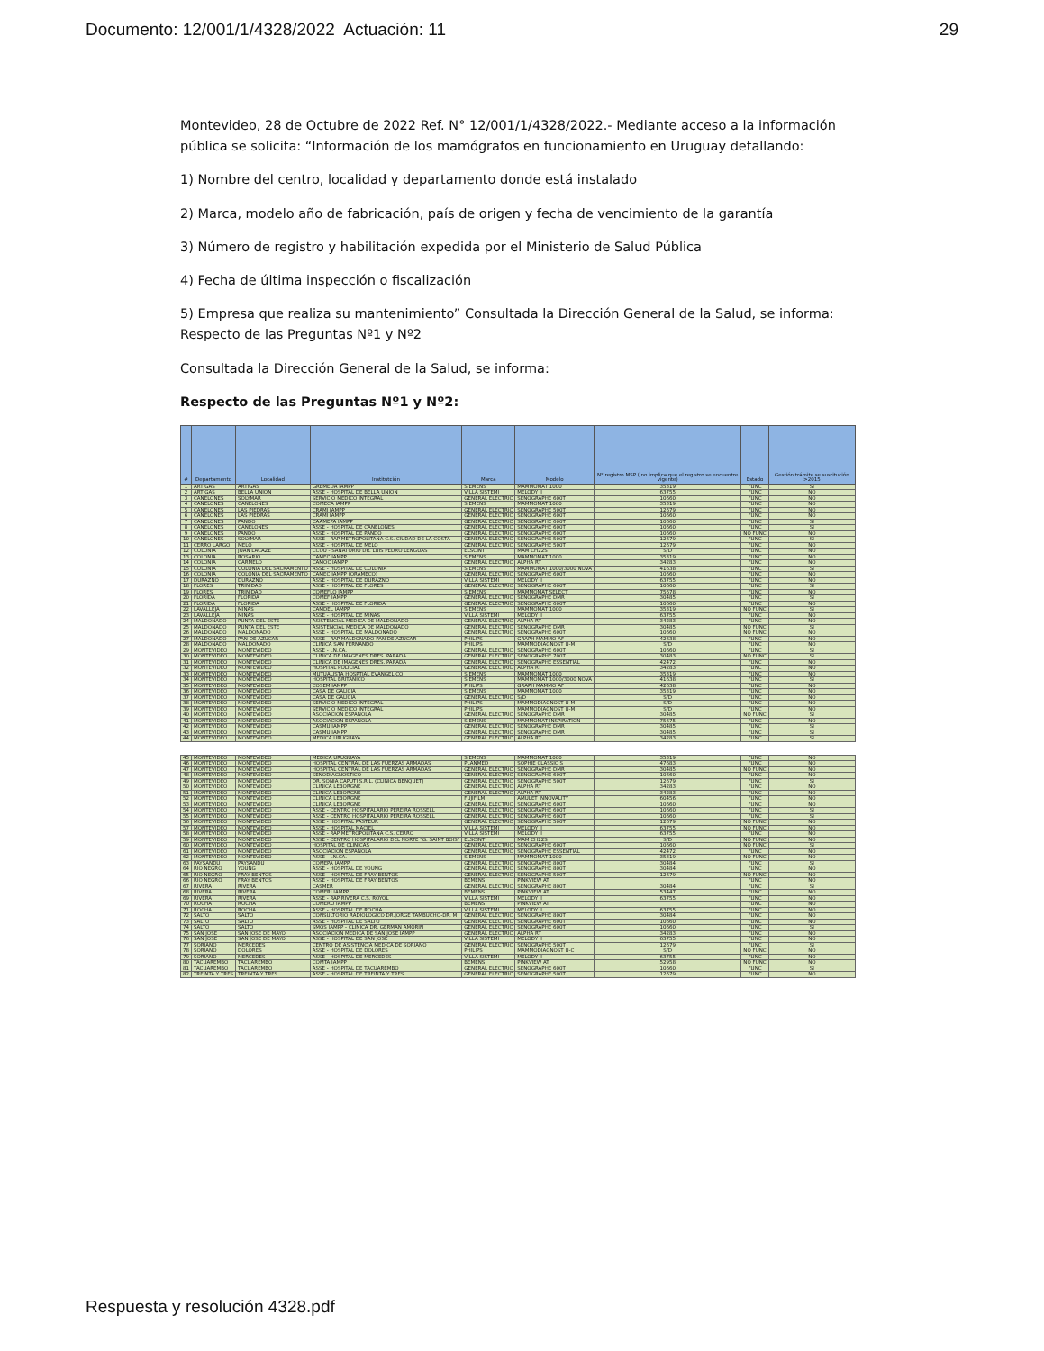Documento: 12/001/1/4328/2022 Actuación: 11 29
Montevideo, 28 de Octubre de 2022 Ref. N° 12/001/1/4328/2022.- Mediante acceso a la información pública se solicita: “Información de los mamógrafos en funcionamiento en Uruguay detallando:
1) Nombre del centro, localidad y departamento donde está instalado
2) Marca, modelo año de fabricación, país de origen y fecha de vencimiento de la garantía
3) Número de registro y habilitación expedida por el Ministerio de Salud Pública
4) Fecha de última inspección o fiscalización
5) Empresa que realiza su mantenimiento” Consultada la Dirección General de la Salud, se informa: Respecto de las Preguntas Nº1 y Nº2
Consultada la Dirección General de la Salud, se informa:
Respecto de las Preguntas Nº1 y Nº2:
| # | Departamento | Localidad | Institutción | Marca | Modelo | N° registro MSP ( no implica que el registro se encuentre vigente) | Estado | Gestión trámite se sustitución >2015 |
| --- | --- | --- | --- | --- | --- | --- | --- | --- |
| 1 | ARTIGAS | ARTIGAS | GREMEDA IAMPP | SIEMENS | MAMMOMAT 1000 | 35319 | FUNC | SI |
| 2 | ARTIGAS | BELLA UNION | ASSE - HOSPITAL DE BELLA UNION | VILLA SISTEMI | MELODY II | 63755 | FUNC | NO |
| 3 | CANELONES | SOLYMAR | SERVICIO MEDICO INTEGRAL | GENERAL ELECTRIC | SENOGRAPHE 600T | 10660 | FUNC | NO |
| 4 | CANELONES | CANELONES | COMECA IAMPP | SIEMENS | MAMMOMAT 1000 | 35319 | FUNC | NO |
| 5 | CANELONES | LAS PIEDRAS | CRAMI IAMPP | GENERAL ELECTRIC | SENOGRAPHE 500T | 12679 | FUNC | NO |
| 6 | CANELONES | LAS PIEDRAS | CRAMI IAMPP | GENERAL ELECTRIC | SENOGRAPHE 600T | 10660 | FUNC | NO |
| 7 | CANELONES | PANDO | CAAMEPA IAMPP | GENERAL ELECTRIC | SENOGRAPHE 600T | 10660 | FUNC | SI |
| 8 | CANELONES | CANELONES | ASSE - HOSPITAL DE CANELONES | GENERAL ELECTRIC | SENOGRAPHE 600T | 10660 | FUNC | SI |
| 9 | CANELONES | PANDO | ASSE - HOSPITAL DE PANDO | GENERAL ELECTRIC | SENOGRAPHE 600T | 10660 | NO FUNC | NO |
| 10 | CANELONES | SOLYMAR | ASSE - RAP METROPOLITANA C.S. CIUDAD DE LA COSTA | GENERAL ELECTRIC | SENOGRAPHE 500T | 12679 | FUNC | SI |
| 11 | CERRO LARGO | MELO | ASSE - HOSPITAL DE MELO | GENERAL ELECTRIC | SENOGRAPHE 500T | 12679 | FUNC | NO |
| 12 | COLONIA | JUAN LACAZE | CCOU - SANATORIO DR. LUIS PEDRO LENGUAS | ELSCINT | MAM CH22S | S/D | FUNC | NO |
| 13 | COLONIA | ROSARIO | CAMEC IAMPP | SIEMENS | MAMMOMAT 1000 | 35319 | FUNC | NO |
| 14 | COLONIA | CARMELO | CAMOC IAMPP | GENERAL ELECTRIC | ALPHA RT | 34283 | FUNC | NO |
| 15 | COLONIA | COLONIA DEL SACRAMENTO | ASSE - HOSPITAL DE COLONIA | SIEMENS | MAMMOMAT 1000/3000 NOVA | 41638 | FUNC | SI |
| 16 | COLONIA | COLONIA DEL SACRAMENTO | CAMEC IAMPP (ORAMECO) | GENERAL ELECTRIC | SENOGRAPHE 600T | 10660 | FUNC | NO |
| 17 | DURAZNO | DURAZNO | ASSE - HOSPITAL DE DURAZNO | VILLA SISTEMI | MELODY II | 63755 | FUNC | NO |
| 18 | FLORES | TRINIDAD | ASSE - HOSPITAL DE FLORES | GENERAL ELECTRIC | SENOGRAPHE 600T | 10660 | FUNC | SI |
| 19 | FLORES | TRINIDAD | COMEFLO IAMPP | SIEMENS | MAMMOMAT SELECT | 75678 | FUNC | NO |
| 20 | FLORIDA | FLORIDA | COMEF IAMPP | GENERAL ELECTRIC | SENOGRAPHE DMR | 30485 | FUNC | SI |
| 21 | FLORIDA | FLORIDA | ASSE - HOSPITAL DE FLORIDA | GENERAL ELECTRIC | SENOGRAPHE 600T | 10660 | FUNC | NO |
| 22 | LAVALLEJA | MINAS | CAMDEL IAMPP | SIEMENS | MAMMOMAT 1000 | 35319 | NO FUNC | SI |
| 23 | LAVALLEJA | MINAS | ASSE - HOSPITAL DE MINAS | VILLA SISTEMI | MELODY II | 63755 | FUNC | NO |
| 24 | MALDONADO | PUNTA DEL ESTE | ASISTENCIAL MEDICA DE MALDONADO | GENERAL ELECTRIC | ALPHA RT | 34283 | FUNC | NO |
| 25 | MALDONADO | PUNTA DEL ESTE | ASISTENCIAL MEDICA DE MALDONADO | GENERAL ELECTRIC | SENOGRAPHE DMR | 30485 | NO FUNC | SI |
| 26 | MALDONADO | MALDONADO | ASSE - HOSPITAL DE MALDONADO | GENERAL ELECTRIC | SENOGRAPHE 600T | 10660 | NO FUNC | NO |
| 27 | MALDONADO | PAN DE AZUCAR | ASSE - RAP MALDONADO PAN DE AZUCAR | PHILIPS | GRAPH MAMMO AF | 42638 | FUNC | NO |
| 28 | MALDONADO | MALDONADO | CLINICA SAN FERNANDO | PHILIPS | MAMMODIAGNOST U-M | S/D | FUNC | NO |
| 29 | MONTEVIDEO | MONTEVIDEO | ASSE - I.N.CA. | GENERAL ELECTRIC | SENOGRAPHE 600T | 10660 | FUNC | SI |
| 30 | MONTEVIDEO | MONTEVIDEO | CLINICA DE IMAGENES DRES. PARADA | GENERAL ELECTRIC | SENOGRAPHE 700T | 30483 | NO FUNC | SI |
| 31 | MONTEVIDEO | MONTEVIDEO | CLINICA DE IMAGENES DRES. PARADA | GENERAL ELECTRIC | SENOGRAPHE ESSENTIAL | 42472 | FUNC | NO |
| 32 | MONTEVIDEO | MONTEVIDEO | HOSPITAL POLICIAL | GENERAL ELECTRIC | ALPHA RT | 34283 | FUNC | NO |
| 33 | MONTEVIDEO | MONTEVIDEO | MUTUALISTA HOSPTIAL EVANGELICO | SIEMENS | MAMMOMAT 1000 | 35319 | FUNC | NO |
| 34 | MONTEVIDEO | MONTEVIDEO | HOSPITAL BRITANICO | SIEMENS | MAMMOMAT 1000/3000 NOVA | 41638 | FUNC | SI |
| 35 | MONTEVIDEO | MONTEVIDEO | COSEM IAMPP | PHILIPS | GRAPH MAMMO AF | 42638 | FUNC | NO |
| 36 | MONTEVIDEO | MONTEVIDEO | CASA DE GALICIA | SIEMENS | MAMMOMAT 1000 | 35319 | FUNC | NO |
| 37 | MONTEVIDEO | MONTEVIDEO | CASA DE GALICIA | GENERAL ELECTRIC | S/D | S/D | FUNC | NO |
| 38 | MONTEVIDEO | MONTEVIDEO | SERVICIO MEDICO INTEGRAL | PHILIPS | MAMMODIAGNOST U-M | S/D | FUNC | NO |
| 39 | MONTEVIDEO | MONTEVIDEO | SERVICIO MEDICO INTEGRAL | PHILIPS | MAMMODIAGNOST U-M | S/D | FUNC | NO |
| 40 | MONTEVIDEO | MONTEVIDEO | ASOCIACION ESPAÑOLA | GENERAL ELECTRIC | SENOGRAPHE DMR | 30485 | NO FUNC | SI |
| 41 | MONTEVIDEO | MONTEVIDEO | ASOCIACION ESPAÑOLA | SIEMENS | MAMMOMAT INSPIRATION | 75675 | FUNC | NO |
| 42 | MONTEVIDEO | MONTEVIDEO | CASMU IAMPP | GENERAL ELECTRIC | SENOGRAPHE DMR | 30485 | FUNC | SI |
| 43 | MONTEVIDEO | MONTEVIDEO | CASMU IAMPP | GENERAL ELECTRIC | SENOGRAPHE DMR | 30485 | FUNC | SI |
| 44 | MONTEVIDEO | MONTEVIDEO | MEDICA URUGUAYA | GENERAL ELECTRIC | ALPHA RT | 34283 | FUNC | SI |
| 45 | MONTEVIDEO | MONTEVIDEO | MEDICA URUGUAYA | SIEMENS | MAMMOMAT 1000 | 35319 | FUNC | NO |
| 46 | MONTEVIDEO | MONTEVIDEO | HOSPITAL CENTRAL DE LAS FUERZAS ARMADAS | PLANMED | SOPHIE CLASSIC S | 47683 | FUNC | NO |
| 47 | MONTEVIDEO | MONTEVIDEO | HOSPITAL CENTRAL DE LAS FUERZAS ARMADAS | GENERAL ELECTRIC | SENOGRAPHE DMR | 30485 | NO FUNC | NO |
| 48 | MONTEVIDEO | MONTEVIDEO | SENODIAGNOSTICO | GENERAL ELECTRIC | SENOGRAPHE 600T | 10660 | FUNC | NO |
| 49 | MONTEVIDEO | MONTEVIDEO | DR. SONIA CAPUTI S.R.L. (CLINICA BENQUET) | GENERAL ELECTRIC | SENOGRAPHE 500T | 12679 | FUNC | SI |
| 50 | MONTEVIDEO | MONTEVIDEO | CLINICA LEBORGNE | GENERAL ELECTRIC | ALPHA RT | 34283 | FUNC | NO |
| 51 | MONTEVIDEO | MONTEVIDEO | CLINICA LEBORGNE | GENERAL ELECTRIC | ALPHA RT | 34283 | FUNC | NO |
| 52 | MONTEVIDEO | MONTEVIDEO | CLINICA LEBORGNE | FUJIFILM | AMULET INNOVALITY | 60456 | FUNC | NO |
| 53 | MONTEVIDEO | MONTEVIDEO | CLINICA LEBORGNE | GENERAL ELECTRIC | SENOGRAPHE 600T | 10660 | FUNC | NO |
| 54 | MONTEVIDEO | MONTEVIDEO | ASSE - CENTRO HOSPITALARIO PEREIRA ROSSELL | GENERAL ELECTRIC | SENOGRAPHE 600T | 10660 | FUNC | SI |
| 55 | MONTEVIDEO | MONTEVIDEO | ASSE - CENTRO HOSPITALARIO PEREIRA ROSSELL | GENERAL ELECTRIC | SENOGRAPHE 600T | 10660 | FUNC | SI |
| 56 | MONTEVIDEO | MONTEVIDEO | ASSE - HOSPITAL PASTEUR | GENERAL ELECTRIC | SENOGRAPHE 500T | 12679 | NO FUNC | NO |
| 57 | MONTEVIDEO | MONTEVIDEO | ASSE - HOSPITAL MACIEL | VILLA SISTEMI | MELODY II | 63755 | NO FUNC | NO |
| 58 | MONTEVIDEO | MONTEVIDEO | ASSE - RAP METROPOLITANA C.S. CERRO | VILLA SISTEMI | MELODY II | 63755 | FUNC | NO |
| 59 | MONTEVIDEO | MONTEVIDEO | ASSE - CENTRO HOSPITALARIO DEL NORTE "G. SAINT BOIS" | ELSCINT | MAM CH22S | S/D | NO FUNC | NO |
| 60 | MONTEVIDEO | MONTEVIDEO | HOSPITAL DE CLINICAS | GENERAL ELECTRIC | SENOGRAPHE 600T | 10660 | NO FUNC | SI |
| 61 | MONTEVIDEO | MONTEVIDEO | ASOCIACION ESPAÑOLA | GENERAL ELECTRIC | SENOGRAPHE ESSENTIAL | 42472 | FUNC | NO |
| 62 | MONTEVIDEO | MONTEVIDEO | ASSE - I.N.CA. | SIEMENS | MAMMOMAT 1000 | 35319 | NO FUNC | NO |
| 63 | PAYSANDU | PAYSANDU | COMEPA IAMPP | GENERAL ELECTRIC | SENOGRAPHE 800T | 30484 | FUNC | SI |
| 64 | RIO NEGRO | YOUNG | ASSE - HOSPITAL DE YOUNG | GENERAL ELECTRIC | SENOGRAPHE 800T | 30484 | FUNC | NO |
| 65 | RIO NEGRO | FRAY BENTOS | ASSE - HOSPITAL DE FRAY BENTOS | GENERAL ELECTRIC | SENOGRAPHE 500T | 12679 | NO FUNC | NO |
| 66 | RIO NEGRO | FRAY BENTOS | ASSE - HOSPITAL DE FRAY BENTOS | BEMENS | PINKVIEW AT | | FUNC | NO |
| 67 | RIVERA | RIVERA | CASMER | GENERAL ELECTRIC | SENOGRAPHE 800T | 30484 | FUNC | SI |
| 68 | RIVERA | RIVERA | COMERI IAMPP | BEMENS | PINKVIEW AT | 53447 | FUNC | NO |
| 69 | RIVERA | RIVERA | ASSE - RAP RIVERA C.S. ROYOL | VILLA SISTEMI | MELODY II | 63755 | FUNC | NO |
| 70 | ROCHA | ROCHA | COMERO IAMPP | BEMENS | PINKVIEW AT | | FUNC | NO |
| 71 | ROCHA | ROCHA | ASSE - HOSPITAL DE ROCHA | VILLA SISTEMI | MELODY II | 63755 | FUNC | NO |
| 72 | SALTO | SALTO | CONSULTORIO RADIOLÓGICO DR.JORGE TAMBUCHO-DR. M | GENERAL ELECTRIC | SENOGRAPHE 800T | 30484 | FUNC | NO |
| 73 | SALTO | SALTO | ASSE - HOSPITAL DE SALTO | GENERAL ELECTRIC | SENOGRAPHE 600T | 10660 | FUNC | NO |
| 74 | SALTO | SALTO | SMQS IAMPP - CLINICA DR. GERMAN AMORÍN | GENERAL ELECTRIC | SENOGRAPHE 600T | 10660 | FUNC | SI |
| 75 | SAN JOSE | SAN JOSE DE MAYO | ASOCIACION MEDICA DE SAN JOSE IAMPP | GENERAL ELECTRIC | ALPHA RT | 34283 | FUNC | NO |
| 76 | SAN JOSE | SAN JOSE DE MAYO | ASSE - HOSPITAL DE SAN JOSE | VILLA SISTEMI | MELODY II | 63755 | FUNC | NO |
| 77 | SORIANO | MERCEDES | CENTRO DE ASISTENCIA MEDICA DE SORIANO | GENERAL ELECTRIC | SENOGRAPHE 500T | 12679 | FUNC | SI |
| 78 | SORIANO | DOLORES | ASSE - HOSPITAL DE DOLORES | PHILIPS | MAMMODIAGNOST U-C | S/D | NO FUNC | NO |
| 79 | SORIANO | MERCEDES | ASSE - HOSPITAL DE MERCEDES | VILLA SISTEMI | MELODY II | 63755 | FUNC | NO |
| 80 | TACUAREMBO | TACUAREMBO | COMTA IAMPP | BEMENS | PINKVIEW AT | 52958 | NO FUNC | NO |
| 81 | TACUAREMBO | TACUAREMBO | ASSE - HOSPITAL DE TACUAREMBO | GENERAL ELECTRIC | SENOGRAPHE 600T | 10660 | FUNC | SI |
| 82 | TREINTA Y TRES | TREINTA Y TRES | ASSE - HOSPITAL DE TREINTA Y TRES | GENERAL ELECTRIC | SENOGRAPHE 500T | 12679 | FUNC | NO |
Respuesta y resolución 4328.pdf